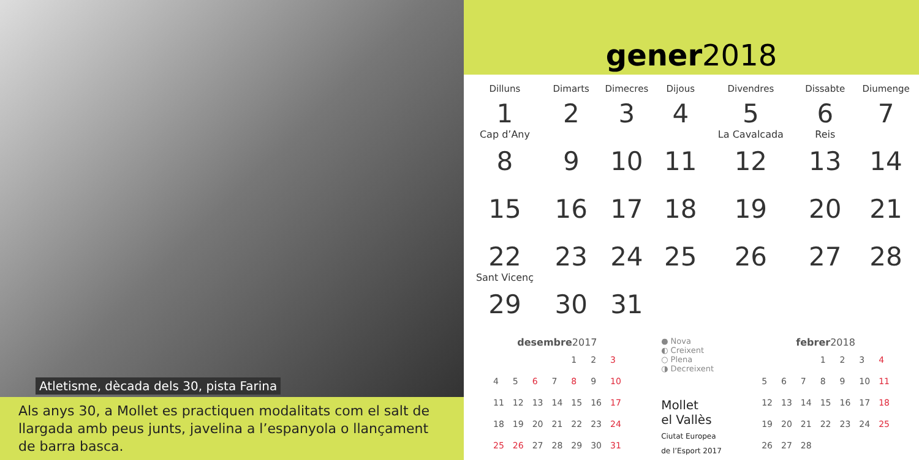Atletisme, dècada dels 30, pista Farina
Als anys 30, a Mollet es practiquen modalitats com el salt de llargada amb peus junts, javelina a l’espanyola o llançament de barra basca.
gener2018
| Dilluns | Dimarts | Dimecres | Dijous | Divendres | Dissabte | Diumenge |
| --- | --- | --- | --- | --- | --- | --- |
| 1 Cap d’Any | 2 | 3 | 4 | 5 La Cavalcada | 6 Reis | 7 |
| 8 | 9 | 10 | 11 | 12 | 13 | 14 |
| 15 | 16 | 17 | 18 | 19 | 20 | 21 |
| 22 Sant Vicenç | 23 | 24 | 25 | 26 | 27 | 28 |
| 29 | 30 | 31 | | | | |
desembre 2017
| | | | | 1 | 2 | 3 |
| 4 | 5 | 6 | 7 | 8 | 9 | 10 |
| 11 | 12 | 13 | 14 | 15 | 16 | 17 |
| 18 | 19 | 20 | 21 | 22 | 23 | 24 |
| 25 | 26 | 27 | 28 | 29 | 30 | 31 |
● Nova
◐ Creixent
○ Plena
◑ Decreixent
Mollet
el Vallès
Ciutat Europea
de l’Esport 2017
febrer 2018
| | | | 1 | 2 | 3 | 4 |
| 5 | 6 | 7 | 8 | 9 | 10 | 11 |
| 12 | 13 | 14 | 15 | 16 | 17 | 18 |
| 19 | 20 | 21 | 22 | 23 | 24 | 25 |
| 26 | 27 | 28 | | | | |